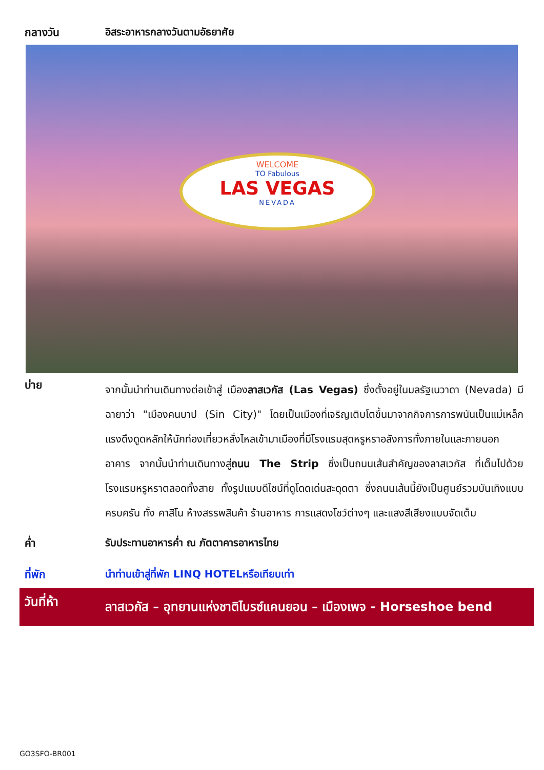กลางวัน อิสระอาหารกลางวันตามอัธยาศัย
WELCOME
TO Fabulous
LAS VEGAS
NEVADA
บ่าย
จากนั้นนำท่านเดินทางต่อเข้าสู่ เมืองลาสเวกัส (Las Vegas) ซึ่งตั้งอยู่ในมลรัฐเนวาดา (Nevada) มีฉายาว่า "เมืองคนบาป (Sin City)" โดยเป็นเมืองที่เจริญเติบโตขึ้นมาจากกิจการการพนันเป็นแม่เหล็กแรงดึงดูดหลักให้นักท่องเที่ยวหลั่งไหลเข้ามาเมืองที่มีโรงแรมสุดหรูหราอลังการทั้งภายในและภายนอกอาคาร จากนั้นนำท่านเดินทางสู่ถนน The Strip ซึ่งเป็นถนนเส้นสำคัญของลาสเวกัส ที่เต็มไปด้วยโรงแรมหรูหราตลอดทั้งสาย ทั้งรูปแบบดีไซน์ที่ดูโดดเด่นสะดุดตา ซึ่งถนนเส้นนี้ยังเป็นศูนย์รวมบันเทิงแบบครบครัน ทั้ง คาสิโน ห้างสรรพสินค้า ร้านอาหาร การแสดงโชว์ต่างๆ และแสงสีเสียงแบบจัดเต็ม
ค่ำ รับประทานอาหารค่ำ ณ ภัตตาคารอาหารไทย
ที่พัก นำท่านเข้าสู่ที่พัก LINQ HOTELหรือเทียบเท่า
วันที่ห้า
ลาสเวกัส – อุทยานแห่งชาติไบรซ์แคนยอน – เมืองเพจ - Horseshoe bend
GO3SFO-BR001